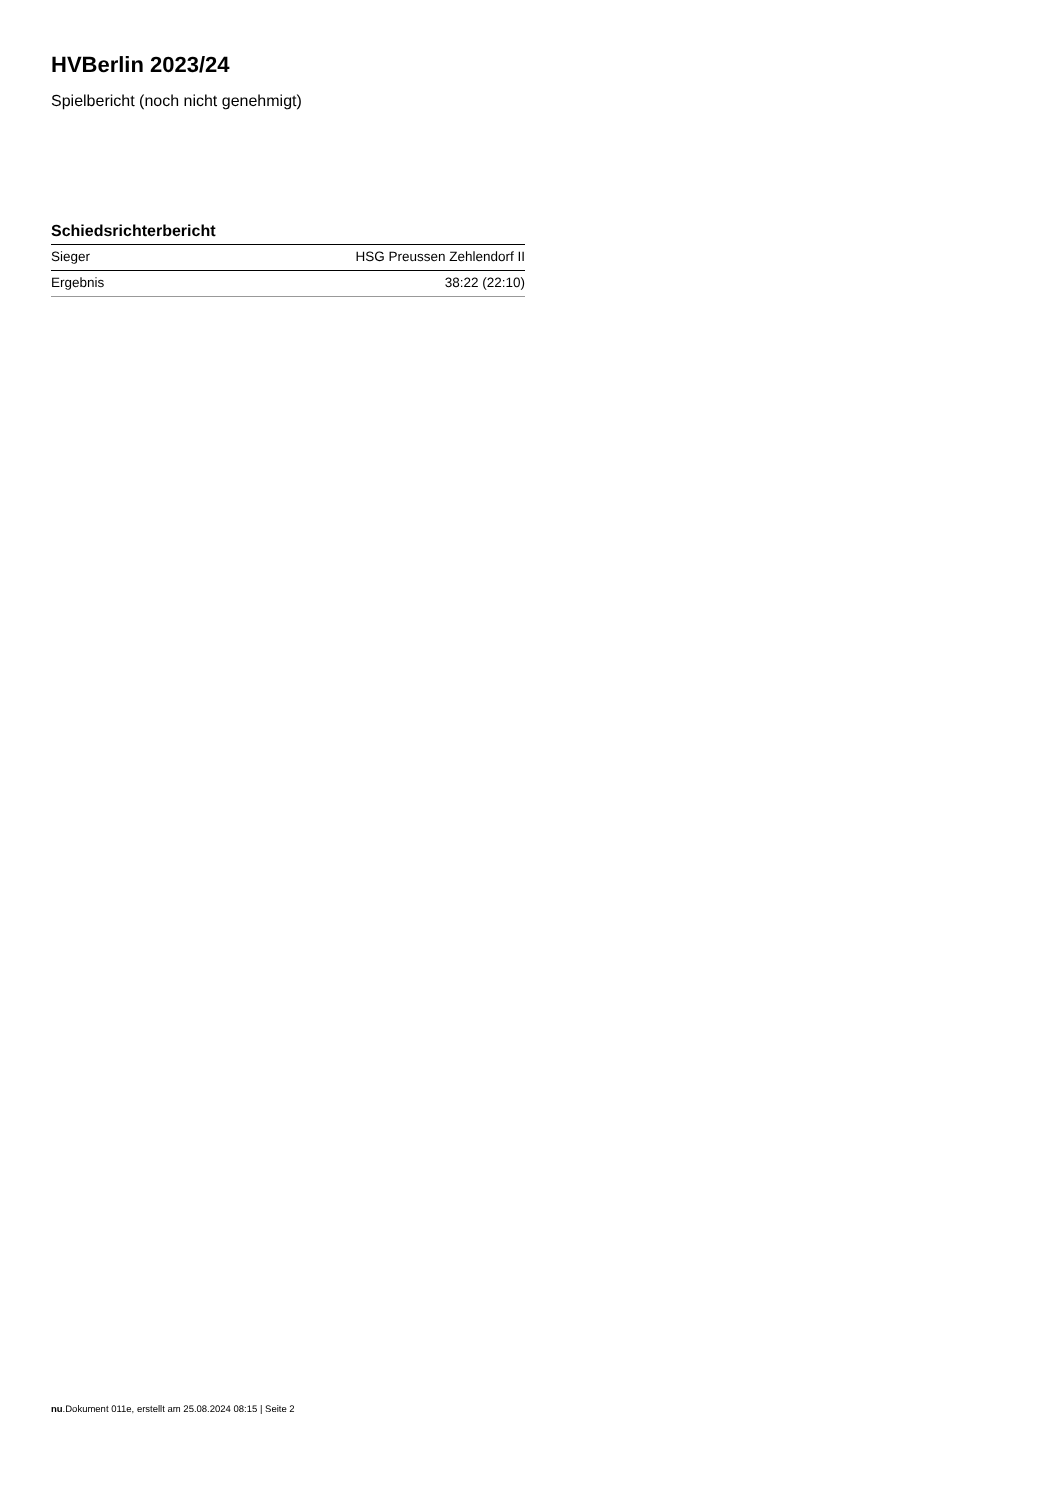HVBerlin 2023/24
Spielbericht (noch nicht genehmigt)
Schiedsrichterbericht
| Sieger | HSG Preussen Zehlendorf II |
| Ergebnis | 38:22 (22:10) |
nu.Dokument 011e, erstellt am 25.08.2024 08:15 | Seite 2